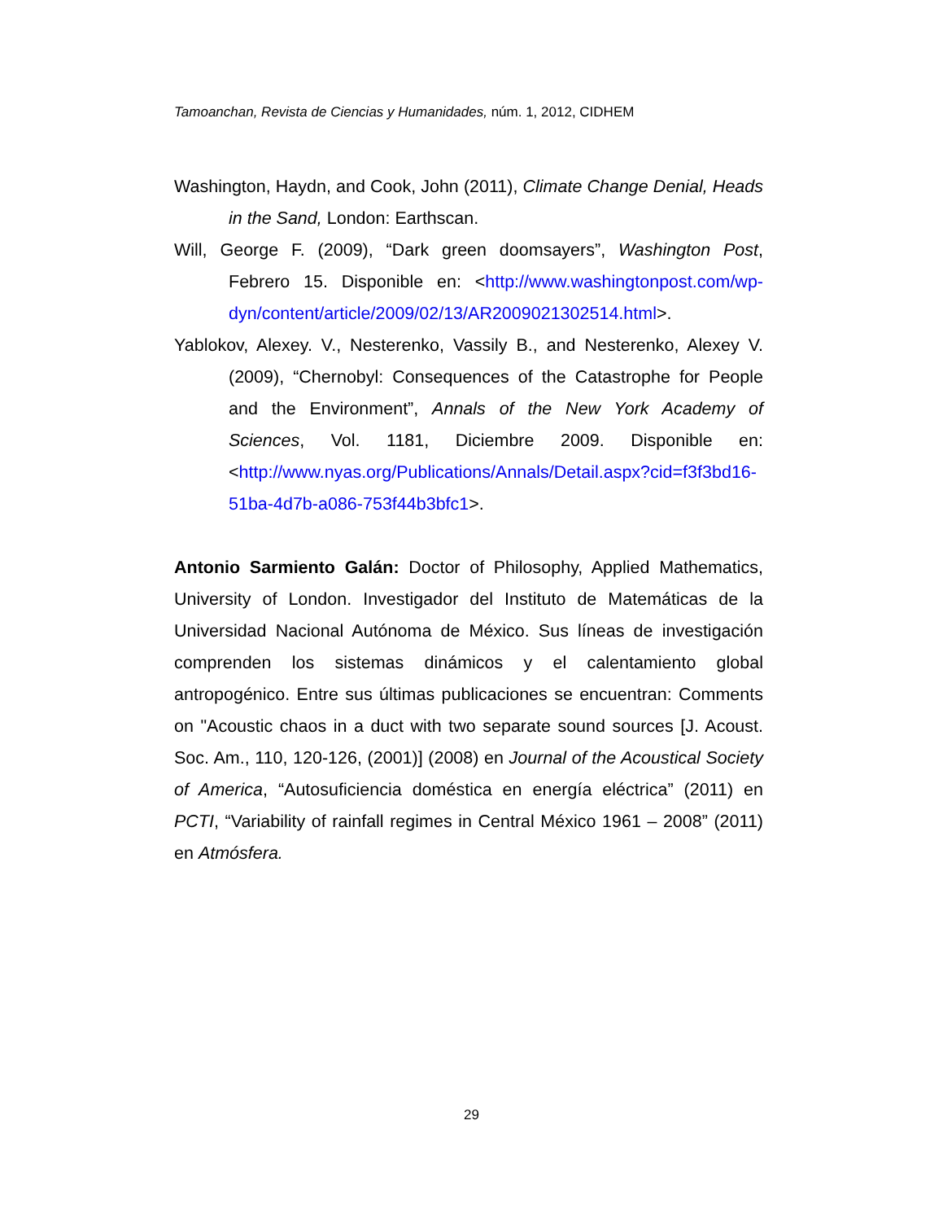Tamoanchan, Revista de Ciencias y Humanidades, núm. 1, 2012, CIDHEM
Washington, Haydn, and Cook, John (2011), Climate Change Denial, Heads in the Sand, London: Earthscan.
Will, George F. (2009), “Dark green doomsayers”, Washington Post, Febrero 15. Disponible en: <http://www.washingtonpost.com/wp-dyn/content/article/2009/02/13/AR2009021302514.html>.
Yablokov, Alexey. V., Nesterenko, Vassily B., and Nesterenko, Alexey V. (2009), “Chernobyl: Consequences of the Catastrophe for People and the Environment”, Annals of the New York Academy of Sciences, Vol. 1181, Diciembre 2009. Disponible en: <http://www.nyas.org/Publications/Annals/Detail.aspx?cid=f3f3bd16-51ba-4d7b-a086-753f44b3bfc1>.
Antonio Sarmiento Galán: Doctor of Philosophy, Applied Mathematics, University of London. Investigador del Instituto de Matemáticas de la Universidad Nacional Autónoma de México. Sus líneas de investigación comprenden los sistemas dinámicos y el calentamiento global antropogénico. Entre sus últimas publicaciones se encuentran: Comments on "Acoustic chaos in a duct with two separate sound sources [J. Acoust. Soc. Am., 110, 120-126, (2001)] (2008) en Journal of the Acoustical Society of America, “Autosuficiencia doméstica en energía eléctrica” (2011) en PCTI, “Variability of rainfall regimes in Central México 1961 – 2008” (2011) en Atmósfera.
29